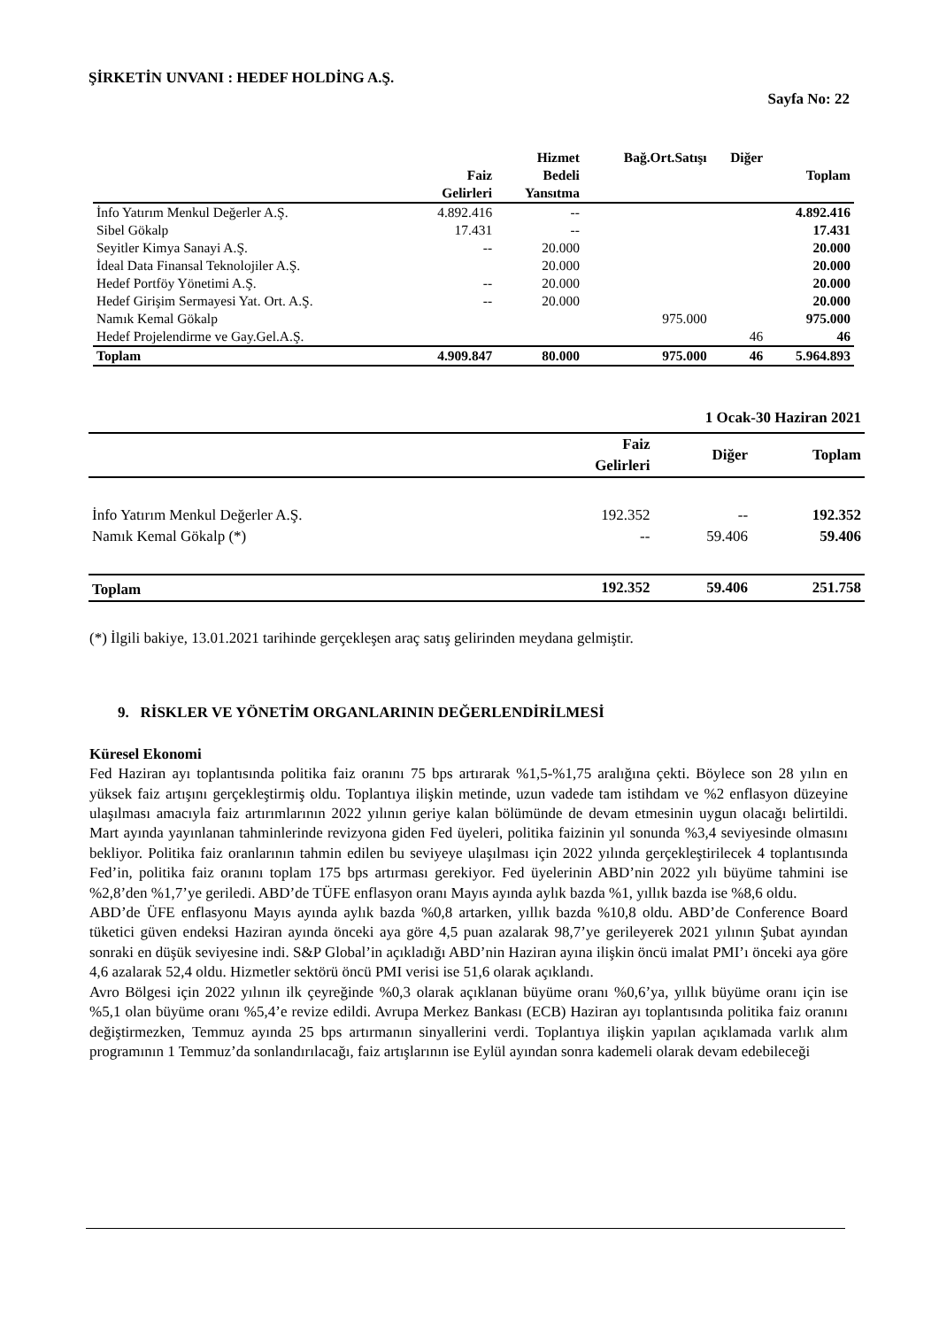ŞİRKETİN UNVANI : HEDEF HOLDİNG A.Ş.
Sayfa No: 22
| | Faiz Gelirleri | Hizmet Bedeli Yansıtma | Bağ.Ort.Satışı | Diğer | Toplam |
| --- | --- | --- | --- | --- | --- |
| İnfo Yatırım Menkul Değerler A.Ş. | 4.892.416 | -- | | | 4.892.416 |
| Sibel Gökalp | 17.431 | -- | | | 17.431 |
| Seyitler Kimya Sanayi A.Ş. | -- | 20.000 | | | 20.000 |
| İdeal Data Finansal Teknolojiler A.Ş. | | 20.000 | | | 20.000 |
| Hedef Portföy Yönetimi A.Ş. | -- | 20.000 | | | 20.000 |
| Hedef Girişim Sermayesi Yat. Ort. A.Ş. | -- | 20.000 | | | 20.000 |
| Namık Kemal Gökalp | | | 975.000 | | 975.000 |
| Hedef Projelendirme ve Gay.Gel.A.Ş. | | | | 46 | 46 |
| Toplam | 4.909.847 | 80.000 | 975.000 | 46 | 5.964.893 |
| | 1 Ocak-30 Haziran 2021 | | |
| --- | --- | --- | --- |
| | Faiz Gelirleri | Diğer | Toplam |
| İnfo Yatırım Menkul Değerler A.Ş. | 192.352 | -- | 192.352 |
| Namık Kemal Gökalp (*) | -- | 59.406 | 59.406 |
| Toplam | 192.352 | 59.406 | 251.758 |
(*) İlgili bakiye, 13.01.2021 tarihinde gerçekleşen araç satış gelirinden meydana gelmiştir.
9. RİSKLER VE YÖNETİM ORGANLARININ DEĞERLENDİRİLMESİ
Küresel Ekonomi
Fed Haziran ayı toplantısında politika faiz oranını 75 bps artırarak %1,5-%1,75 aralığına çekti. Böylece son 28 yılın en yüksek faiz artışını gerçekleştirmiş oldu. Toplantıya ilişkin metinde, uzun vadede tam istihdam ve %2 enflasyon düzeyine ulaşılması amacıyla faiz artırımlarının 2022 yılının geriye kalan bölümünde de devam etmesinin uygun olacağı belirtildi. Mart ayında yayınlanan tahminlerinde revizyona giden Fed üyeleri, politika faizinin yıl sonunda %3,4 seviyesinde olmasını bekliyor. Politika faiz oranlarının tahmin edilen bu seviyeye ulaşılması için 2022 yılında gerçekleştirilecek 4 toplantısında Fed’in, politika faiz oranını toplam 175 bps artırması gerekiyor. Fed üyelerinin ABD’nin 2022 yılı büyüme tahmini ise %2,8’den %1,7’ye geriledi. ABD’de TÜFE enflasyon oranı Mayıs ayında aylık bazda %1, yıllık bazda ise %8,6 oldu.
ABD’de ÜFE enflasyonu Mayıs ayında aylık bazda %0,8 artarken, yıllık bazda %10,8 oldu. ABD’de Conference Board tüketici güven endeksi Haziran ayında önceki aya göre 4,5 puan azalarak 98,7’ye gerileyerek 2021 yılının Şubat ayından sonraki en düşük seviyesine indi. S&P Global’in açıkladığı ABD’nin Haziran ayına ilişkin öncü imalat PMI’ı önceki aya göre 4,6 azalarak 52,4 oldu. Hizmetler sektörü öncü PMI verisi ise 51,6 olarak açıklandı.
Avro Bölgesi için 2022 yılının ilk çeyreğinde %0,3 olarak açıklanan büyüme oranı %0,6’ya, yıllık büyüme oranı için ise %5,1 olan büyüme oranı %5,4’e revize edildi. Avrupa Merkez Bankası (ECB) Haziran ayı toplantısında politika faiz oranını değiştirmezken, Temmuz ayında 25 bps artırmanın sinyallerini verdi. Toplantıya ilişkin yapılan açıklamada varlık alım programının 1 Temmuz’da sonlandırılacağı, faiz artışlarının ise Eylül ayından sonra kademeli olarak devam edebileceği